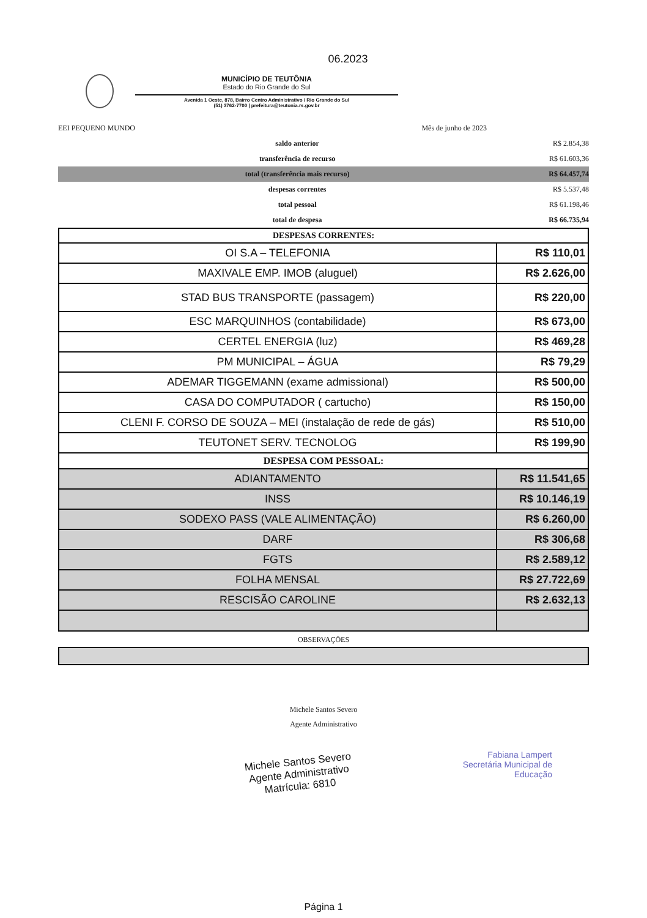06.2023
MUNICÍPIO DE TEUTÔNIA
Estado do Rio Grande do Sul
Avenida 1 Oeste, 878, Bairro Centro Administrativo / Rio Grande do Sul
(51) 3762-7700 | prefeitura@teutonia.rs.gov.br
| EEI PEQUENO MUNDO | | Mês de junho de 2023 | |
| | saldo anterior | | R$ 2.854,38 |
| | transferência de recurso | | R$ 61.603,36 |
| | total (transferência mais recurso) | | R$ 64.457,74 |
| | despesas correntes | | R$ 5.537,48 |
| | total pessoal | | R$ 61.198,46 |
| | total de despesa | | R$ 66.735,94 |
| DESPESAS CORRENTES: | |
| OI S.A – TELEFONIA | R$ 110,01 |
| MAXIVALE EMP. IMOB (aluguel) | R$ 2.626,00 |
| STAD BUS TRANSPORTE (passagem) | R$ 220,00 |
| ESC MARQUINHOS (contabilidade) | R$ 673,00 |
| CERTEL ENERGIA (luz) | R$ 469,28 |
| PM MUNICIPAL – ÁGUA | R$ 79,29 |
| ADEMAR TIGGEMANN (exame admissional) | R$ 500,00 |
| CASA DO COMPUTADOR ( cartucho) | R$ 150,00 |
| CLENI F. CORSO DE SOUZA – MEI (instalação de rede de gás) | R$ 510,00 |
| TEUTONET SERV. TECNOLOG | R$ 199,90 |
| DESPESA COM PESSOAL: | |
| ADIANTAMENTO | R$ 11.541,65 |
| INSS | R$ 10.146,19 |
| SODEXO PASS (VALE ALIMENTAÇÃO) | R$ 6.260,00 |
| DARF | R$ 306,68 |
| FGTS | R$ 2.589,12 |
| FOLHA MENSAL | R$ 27.722,69 |
| RESCISÃO CAROLINE | R$ 2.632,13 |
OBSERVAÇÕES
Michele Santos Severo
Agente Administrativo
Michele Santos Severo
Agente Administrativo
Matrícula: 6810
Fabiana Lampert
Secretária Municipal de
Educação
Página 1